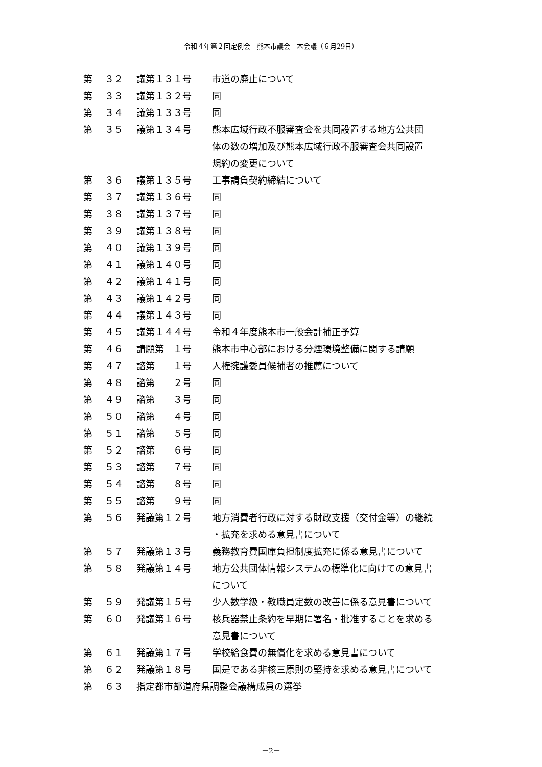令和４年第２回定例会　熊本市議会　本会議（６月29日）
| 第 | ３２ | 議第１３１号 | 市道の廃止について |
| 第 | ３３ | 議第１３２号 | 同 |
| 第 | ３４ | 議第１３３号 | 同 |
| 第 | ３５ | 議第１３４号 | 熊本広域行政不服審査会を共同設置する地方公共団 体の数の増加及び熊本広域行政不服審査会共同設置 規約の変更について |
| 第 | ３６ | 議第１３５号 | 工事請負契約締結について |
| 第 | ３７ | 議第１３６号 | 同 |
| 第 | ３８ | 議第１３７号 | 同 |
| 第 | ３９ | 議第１３８号 | 同 |
| 第 | ４０ | 議第１３９号 | 同 |
| 第 | ４１ | 議第１４０号 | 同 |
| 第 | ４２ | 議第１４１号 | 同 |
| 第 | ４３ | 議第１４２号 | 同 |
| 第 | ４４ | 議第１４３号 | 同 |
| 第 | ４５ | 議第１４４号 | 令和４年度熊本市一般会計補正予算 |
| 第 | ４６ | 請願第 １号 | 熊本市中心部における分煙環境整備に関する請願 |
| 第 | ４７ | 諮第 １号 | 人権擁護委員候補者の推薦について |
| 第 | ４８ | 諮第 ２号 | 同 |
| 第 | ４９ | 諮第 ３号 | 同 |
| 第 | ５０ | 諮第 ４号 | 同 |
| 第 | ５１ | 諮第 ５号 | 同 |
| 第 | ５２ | 諮第 ６号 | 同 |
| 第 | ５３ | 諮第 ７号 | 同 |
| 第 | ５４ | 諮第 ８号 | 同 |
| 第 | ５５ | 諮第 ９号 | 同 |
| 第 | ５６ | 発議第１２号 | 地方消費者行政に対する財政支援（交付金等）の継続 ・拡充を求める意見書について |
| 第 | ５７ | 発議第１３号 | 義務教育費国庫負担制度拡充に係る意見書について |
| 第 | ５８ | 発議第１４号 | 地方公共団体情報システムの標準化に向けての意見書 について |
| 第 | ５９ | 発議第１５号 | 少人数学級・教職員定数の改善に係る意見書について |
| 第 | ６０ | 発議第１６号 | 核兵器禁止条約を早期に署名・批准することを求める 意見書について |
| 第 | ６１ | 発議第１７号 | 学校給食費の無償化を求める意見書について |
| 第 | ６２ | 発議第１８号 | 国是である非核三原則の堅持を求める意見書について |
| 第 | ６３ | 指定都市都道府県調整会議構成員の選挙 | |
－2－